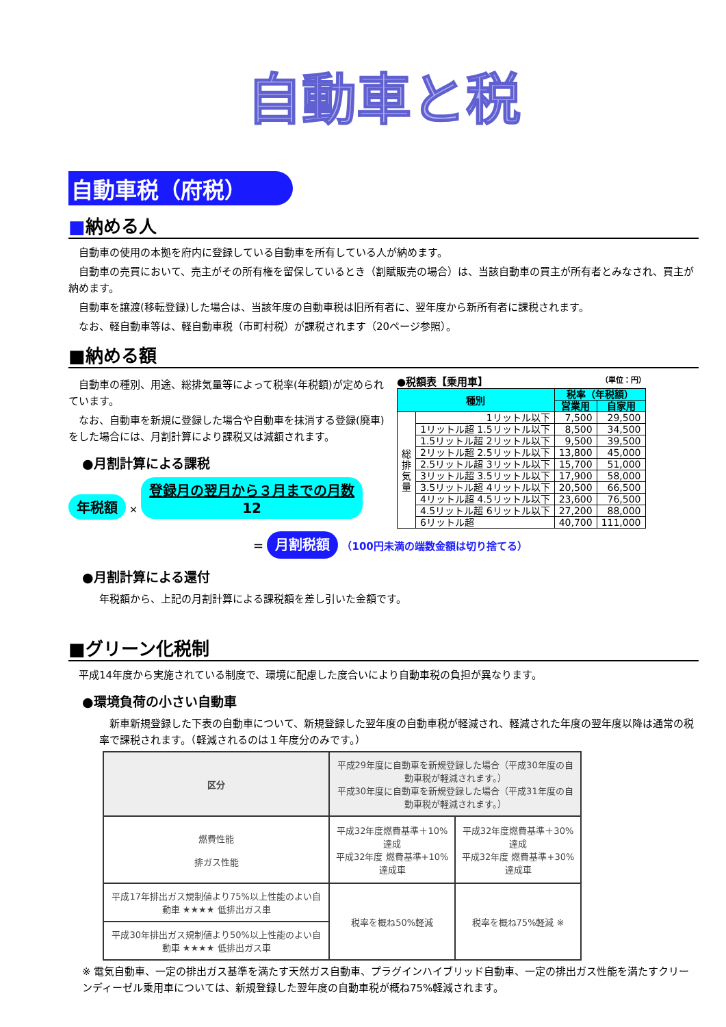自動車と税
自動車税（府税）
■納める人
　自動車の使用の本拠を府内に登録している自動車を所有している人が納めます。
　自動車の売買において、売主がその所有権を留保しているとき（割賦販売の場合）は、当該自動車の買主が所有者とみなされ、買主が納めます。
　自動車を譲渡(移転登録)した場合は、当該年度の自動車税は旧所有者に、翌年度から新所有者に課税されます。
　なお、軽自動車等は、軽自動車税（市町村税）が課税されます（20ページ参照）。
■納める額
　自動車の種別、用途、総排気量等によって税率(年税額)が定められています。
　なお、自動車を新規に登録した場合や自動車を抹消する登録(廃車)をした場合には、月割計算により課税又は減額されます。
●月割計算による課税
年税額 × 登録月の翌月から３月までの月数
12
●税額表【乗用車】 （単位：円）
| 種別 | | 税率（年税額） | |
| --- | --- | --- | --- |
| | | 営業用 | 自家用 |
| 総 排 気 量 | 1リットル以下 | 7,500 | 29,500 |
| | 1リットル超 1.5リットル以下 | 8,500 | 34,500 |
| | 1.5リットル超 2リットル以下 | 9,500 | 39,500 |
| | 2リットル超 2.5リットル以下 | 13,800 | 45,000 |
| | 2.5リットル超 3リットル以下 | 15,700 | 51,000 |
| | 3リットル超 3.5リットル以下 | 17,900 | 58,000 |
| | 3.5リットル超 4リットル以下 | 20,500 | 66,500 |
| | 4リットル超 4.5リットル以下 | 23,600 | 76,500 |
| | 4.5リットル超 6リットル以下 | 27,200 | 88,000 |
| | 6リットル超 | 40,700 | 111,000 |
＝ 月割税額 （100円未満の端数金額は切り捨てる）
●月割計算による還付
年税額から、上記の月割計算による課税額を差し引いた金額です。
■グリーン化税制
　平成14年度から実施されている制度で、環境に配慮した度合いにより自動車税の負担が異なります。
●環境負荷の小さい自動車
　新車新規登録した下表の自動車について、新規登録した翌年度の自動車税が軽減され、軽減された年度の翌年度以降は通常の税率で課税されます。（軽減されるのは１年度分のみです。）
| 区分 | 平成29年度に自動車を新規登録した場合（平成30年度の自動車税が軽減されます。） 平成30年度に自動車を新規登録した場合（平成31年度の自動車税が軽減されます。） | |
| --- | --- | --- |
| 燃費性能 排ガス性能 | 平成32年度燃費基準＋10%達成 平成32年度 燃費基準+10%達成車 | 平成32年度燃費基準＋30%達成 平成32年度 燃費基準+30%達成車 |
| 平成17年排出ガス規制値より75%以上性能のよい自動車 ★★★★ 低排出ガス車 | 税率を概ね50%軽減 | 税率を概ね75%軽減 ※ |
| 平成30年排出ガス規制値より50%以上性能のよい自動車 ★★★★ 低排出ガス車 | | |
※ 電気自動車、一定の排出ガス基準を満たす天然ガス自動車、プラグインハイブリッド自動車、一定の排出ガス性能を満たすクリーンディーゼル乗用車については、新規登録した翌年度の自動車税が概ね75%軽減されます。